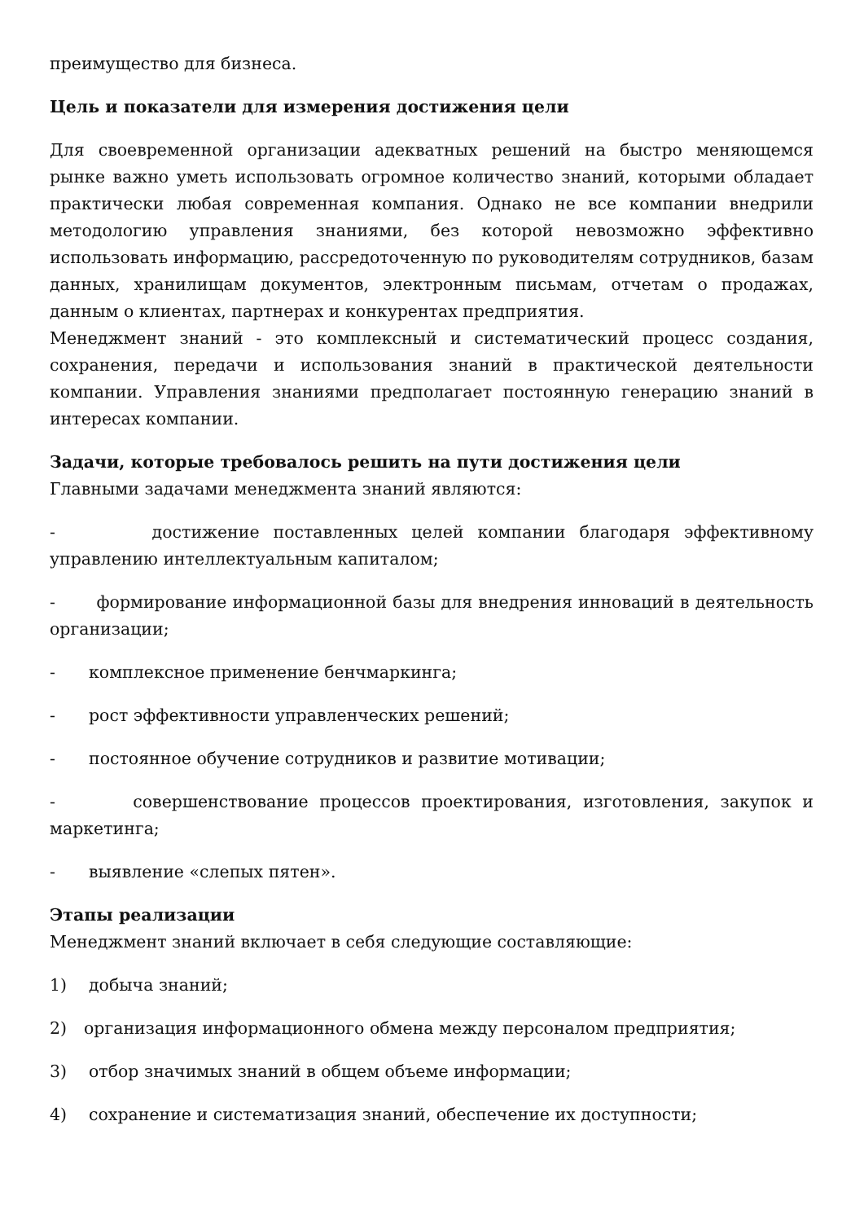преимущество для бизнеса.
Цель и показатели для измерения достижения цели
Для своевременной организации адекватных решений на быстро меняющемся рынке важно уметь использовать огромное количество знаний, которыми обладает практически любая современная компания. Однако не все компании внедрили методологию управления знаниями, без которой невозможно эффективно использовать информацию, рассредоточенную по руководителям сотрудников, базам данных, хранилищам документов, электронным письмам, отчетам о продажах, данным о клиентах, партнерах и конкурентах предприятия.
Менеджмент знаний - это комплексный и систематический процесс создания, сохранения, передачи и использования знаний в практической деятельности компании. Управления знаниями предполагает постоянную генерацию знаний в интересах компании.
Задачи, которые требовалось решить на пути достижения цели
Главными задачами менеджмента знаний являются:
- достижение поставленных целей компании благодаря эффективному управлению интеллектуальным капиталом;
- формирование информационной базы для внедрения инноваций в деятельность организации;
- комплексное применение бенчмаркинга;
- рост эффективности управленческих решений;
- постоянное обучение сотрудников и развитие мотивации;
- совершенствование процессов проектирования, изготовления, закупок и маркетинга;
- выявление «слепых пятен».
Этапы реализации
Менеджмент знаний включает в себя следующие составляющие:
1) добыча знаний;
2) организация информационного обмена между персоналом предприятия;
3) отбор значимых знаний в общем объеме информации;
4) сохранение и систематизация знаний, обеспечение их доступности;